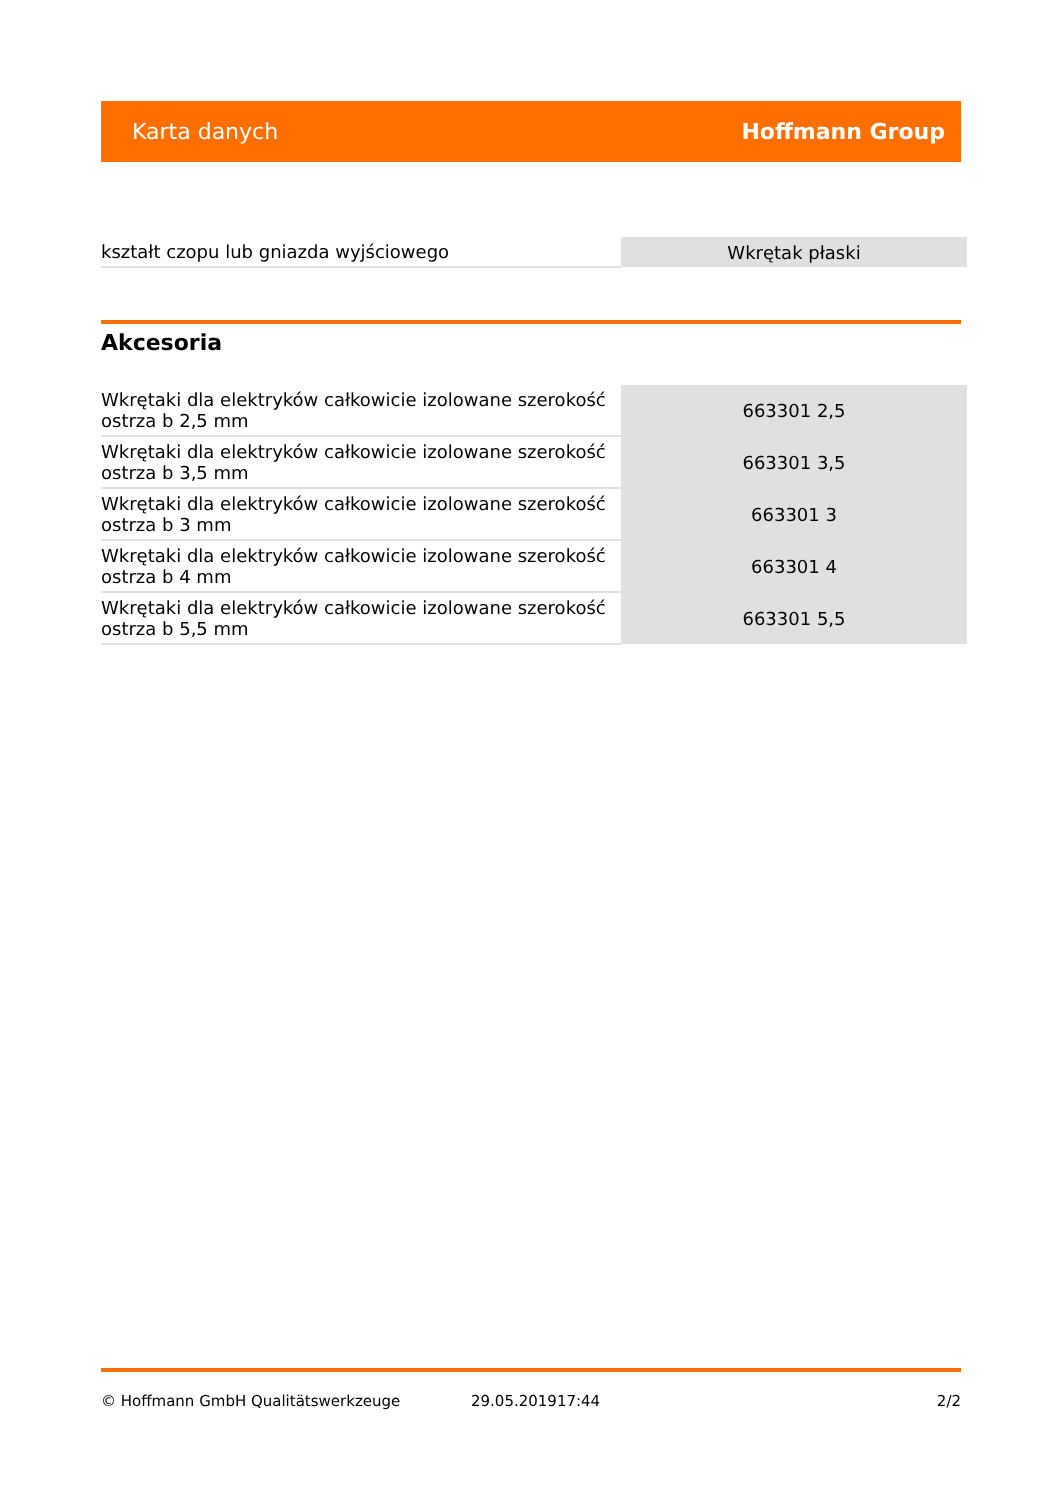Karta danych Hoffmann Group
| kształt czopu lub gniazda wyjściowego | Wkrętak płaski |
Akcesoria
| Wkrętaki dla elektryków całkowicie izolowane szerokość ostrza b 2,5 mm | 663301 2,5 |
| Wkrętaki dla elektryków całkowicie izolowane szerokość ostrza b 3,5 mm | 663301 3,5 |
| Wkrętaki dla elektryków całkowicie izolowane szerokość ostrza b 3 mm | 663301 3 |
| Wkrętaki dla elektryków całkowicie izolowane szerokość ostrza b 4 mm | 663301 4 |
| Wkrętaki dla elektryków całkowicie izolowane szerokość ostrza b 5,5 mm | 663301 5,5 |
© Hoffmann GmbH Qualitätswerkzeuge 29.05.201917:44 2/2